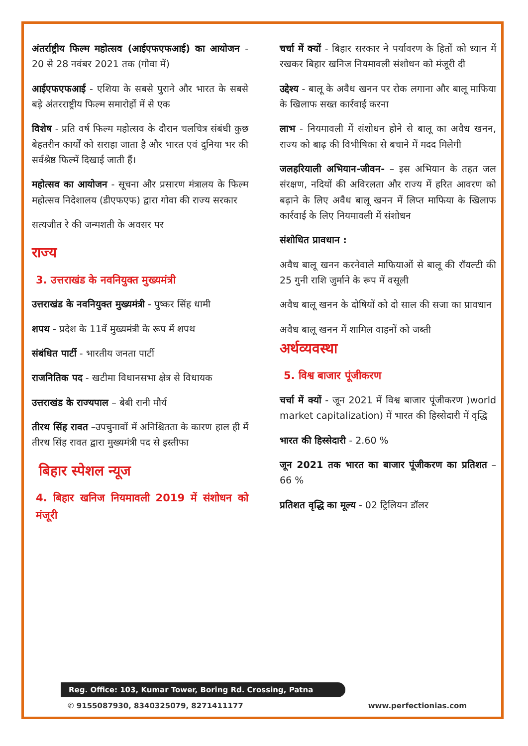अंतर्राष्ट्रीय फिल्म महोत्सव (आईएफएफआई) का आयोजन - 20 से 28 नवंबर 2021 तक (गोवा में)
आईएफएफआई - एशिया के सबसे पुराने और भारत के सबसे बड़े अंतरराष्ट्रीय फिल्म समारोहों में से एक
विशेष - प्रति वर्ष फिल्म महोत्सव के दौरान चलचित्र संबंधी कुछ बेहतरीन कार्यों को सराहा जाता है और भारत एवं दुनिया भर की सर्वश्रेष्ठ फिल्में दिखाई जाती हैं।
महोत्सव का आयोजन - सूचना और प्रसारण मंत्रालय के फिल्म महोत्सव निदेशालय (डीएफएफ) द्वारा गोवा की राज्य सरकार
सत्यजीत रे की जन्मशती के अवसर पर
राज्य
3. उत्तराखंड के नवनियुक्त मुख्यमंत्री
उत्तराखंड के नवनियुक्त मुख्यमंत्री - पुष्कर सिंह धामी
शपथ - प्रदेश के 11वें मुख्यमंत्री के रूप में शपथ
संबंधित पार्टी - भारतीय जनता पार्टी
राजनितिक पद - खटीमा विधानसभा क्षेत्र से विधायक
उत्तराखंड के राज्यपाल – बेबी रानी मौर्य
तीरथ सिंह रावत –उपचुनावों में अनिश्चितता के कारण हाल ही में तीरथ सिंह रावत द्वारा मुख्यमंत्री पद से इस्तीफा
बिहार स्पेशल न्यूज
4. बिहार खनिज नियमावली 2019 में संशोधन को मंजूरी
चर्चा में क्यों - बिहार सरकार ने पर्यावरण के हितों को ध्यान में रखकर बिहार खनिज नियमावली संशोधन को मंजूरी दी
उद्देश्य - बालू के अवैध खनन पर रोक लगाना और बालू माफिया के खिलाफ सख्त कार्रवाई करना
लाभ - नियमावली में संशोधन होने से बालू का अवैध खनन, राज्य को बाढ़ की विभीषिका से बचाने में मदद मिलेगी
जलहरियाली अभियान-जीवन- – इस अभियान के तहत जल संरक्षण, नदियों की अविरलता और राज्य में हरित आवरण को बढ़ाने के लिए अवैध बालू खनन में लिप्त माफिया के खिलाफ कार्रवाई के लिए नियमावली में संशोधन
संशोधित प्रावधान :
अवैध बालू खनन करनेवाले माफियाओं से बालू की रॉयल्टी की 25 गुनी राशि जुर्माने के रूप में वसूली
अवैध बालू खनन के दोषियों को दो साल की सजा का प्रावधान
अवैध बालू खनन में शामिल वाहनों को जब्ती
अर्थव्यवस्था
5. विश्व बाजार पूंजीकरण
चर्चा में क्यों - जून 2021 में विश्व बाजार पूंजीकरण )world market capitalization) में भारत की हिस्सेदारी में वृद्धि
भारत की हिस्सेदारी - 2.60 %
जून 2021 तक भारत का बाजार पूंजीकरण का प्रतिशत – 66 %
प्रतिशत वृद्धि का मूल्य - 02 ट्रिलियन डॉलर
Reg. Office: 103, Kumar Tower, Boring Rd. Crossing, Patna
✆ 9155087930, 8340325079, 8271411177 www.perfectionias.com